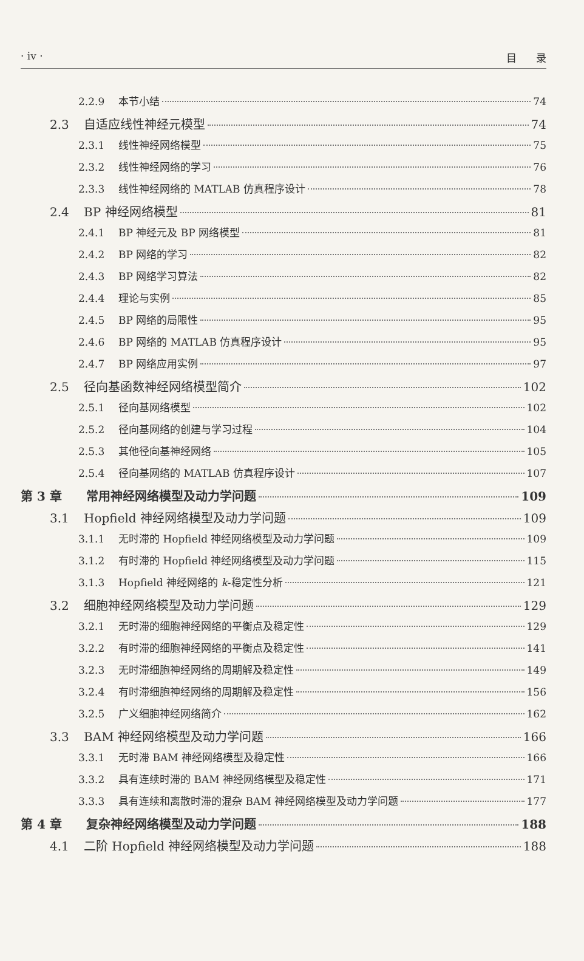· iv · 目 录
2.2.9 本节小结 74
2.3 自适应线性神经元模型 74
2.3.1 线性神经网络模型 75
2.3.2 线性神经网络的学习 76
2.3.3 线性神经网络的 MATLAB 仿真程序设计 78
2.4 BP 神经网络模型 81
2.4.1 BP 神经元及 BP 网络模型 81
2.4.2 BP 网络的学习 82
2.4.3 BP 网络学习算法 82
2.4.4 理论与实例 85
2.4.5 BP 网络的局限性 95
2.4.6 BP 网络的 MATLAB 仿真程序设计 95
2.4.7 BP 网络应用实例 97
2.5 径向基函数神经网络模型简介 102
2.5.1 径向基网络模型 102
2.5.2 径向基网络的创建与学习过程 104
2.5.3 其他径向基神经网络 105
2.5.4 径向基网络的 MATLAB 仿真程序设计 107
第 3 章 常用神经网络模型及动力学问题 109
3.1 Hopfield 神经网络模型及动力学问题 109
3.1.1 无时滞的 Hopfield 神经网络模型及动力学问题 109
3.1.2 有时滞的 Hopfield 神经网络模型及动力学问题 115
3.1.3 Hopfield 神经网络的 k-稳定性分析 121
3.2 细胞神经网络模型及动力学问题 129
3.2.1 无时滞的细胞神经网络的平衡点及稳定性 129
3.2.2 有时滞的细胞神经网络的平衡点及稳定性 141
3.2.3 无时滞细胞神经网络的周期解及稳定性 149
3.2.4 有时滞细胞神经网络的周期解及稳定性 156
3.2.5 广义细胞神经网络简介 162
3.3 BAM 神经网络模型及动力学问题 166
3.3.1 无时滞 BAM 神经网络模型及稳定性 166
3.3.2 具有连续时滞的 BAM 神经网络模型及稳定性 171
3.3.3 具有连续和离散时滞的混杂 BAM 神经网络模型及动力学问题 177
第 4 章 复杂神经网络模型及动力学问题 188
4.1 二阶 Hopfield 神经网络模型及动力学问题 188